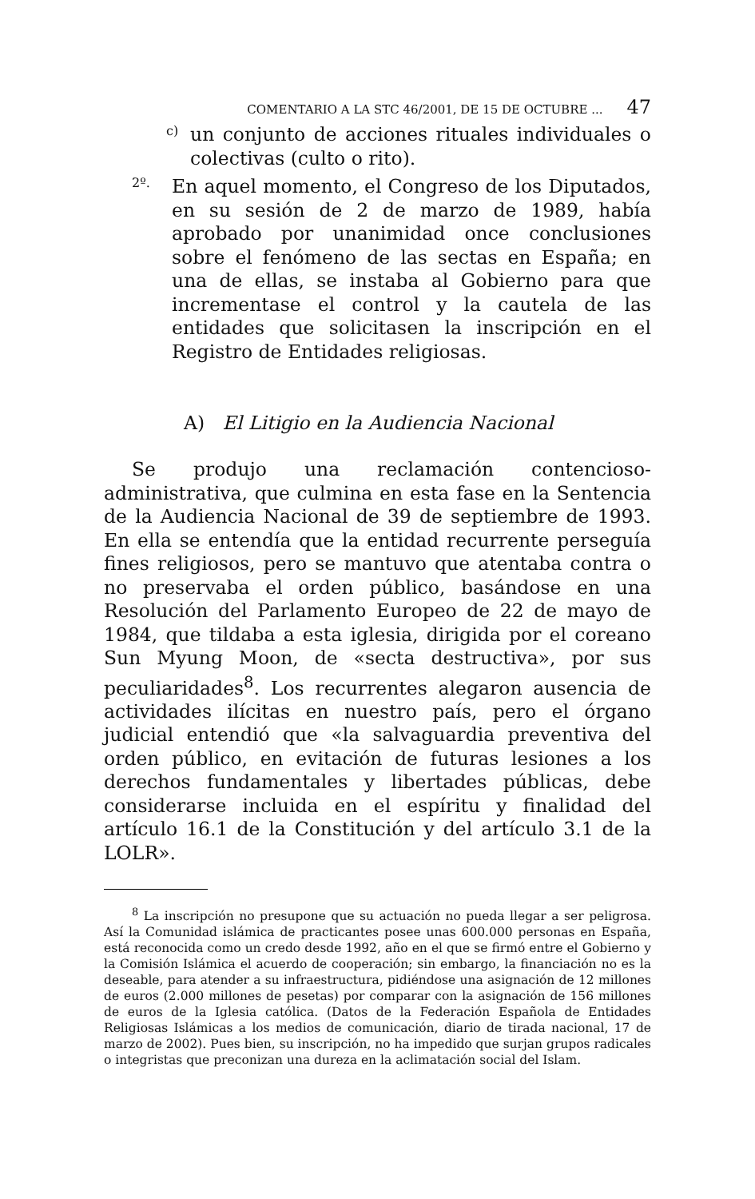COMENTARIO A LA STC 46/2001, DE 15 DE OCTUBRE ... 47
c)
un conjunto de acciones rituales individuales o colectivas (culto o rito).
2º.
En aquel momento, el Congreso de los Diputados, en su sesión de 2 de marzo de 1989, había aprobado por unanimidad once conclusiones sobre el fenómeno de las sectas en España; en una de ellas, se instaba al Gobierno para que incrementase el control y la cautela de las entidades que solicitasen la inscripción en el Registro de Entidades religiosas.
A) El Litigio en la Audiencia Nacional
Se produjo una reclamación contencioso-administrativa, que culmina en esta fase en la Sentencia de la Audiencia Nacional de 39 de septiembre de 1993. En ella se entendía que la entidad recurrente perseguía fines religiosos, pero se mantuvo que atentaba contra o no preservaba el orden público, basándose en una Resolución del Parlamento Europeo de 22 de mayo de 1984, que tildaba a esta iglesia, dirigida por el coreano Sun Myung Moon, de «secta destructiva», por sus peculiaridades<sup>8</sup>. Los recurrentes alegaron ausencia de actividades ilícitas en nuestro país, pero el órgano judicial entendió que «la salvaguardia preventiva del orden público, en evitación de futuras lesiones a los derechos fundamentales y libertades públicas, debe considerarse incluida en el espíritu y finalidad del artículo 16.1 de la Constitución y del artículo 3.1 de la LOLR».
<sup>8</sup> La inscripción no presupone que su actuación no pueda llegar a ser peligrosa. Así la Comunidad islámica de practicantes posee unas 600.000 personas en España, está reconocida como un credo desde 1992, año en el que se firmó entre el Gobierno y la Comisión Islámica el acuerdo de cooperación; sin embargo, la financiación no es la deseable, para atender a su infraestructura, pidiéndose una asignación de 12 millones de euros (2.000 millones de pesetas) por comparar con la asignación de 156 millones de euros de la Iglesia católica. (Datos de la Federación Española de Entidades Religiosas Islámicas a los medios de comunicación, diario de tirada nacional, 17 de marzo de 2002). Pues bien, su inscripción, no ha impedido que surjan grupos radicales o integristas que preconizan una dureza en la aclimatación social del Islam.